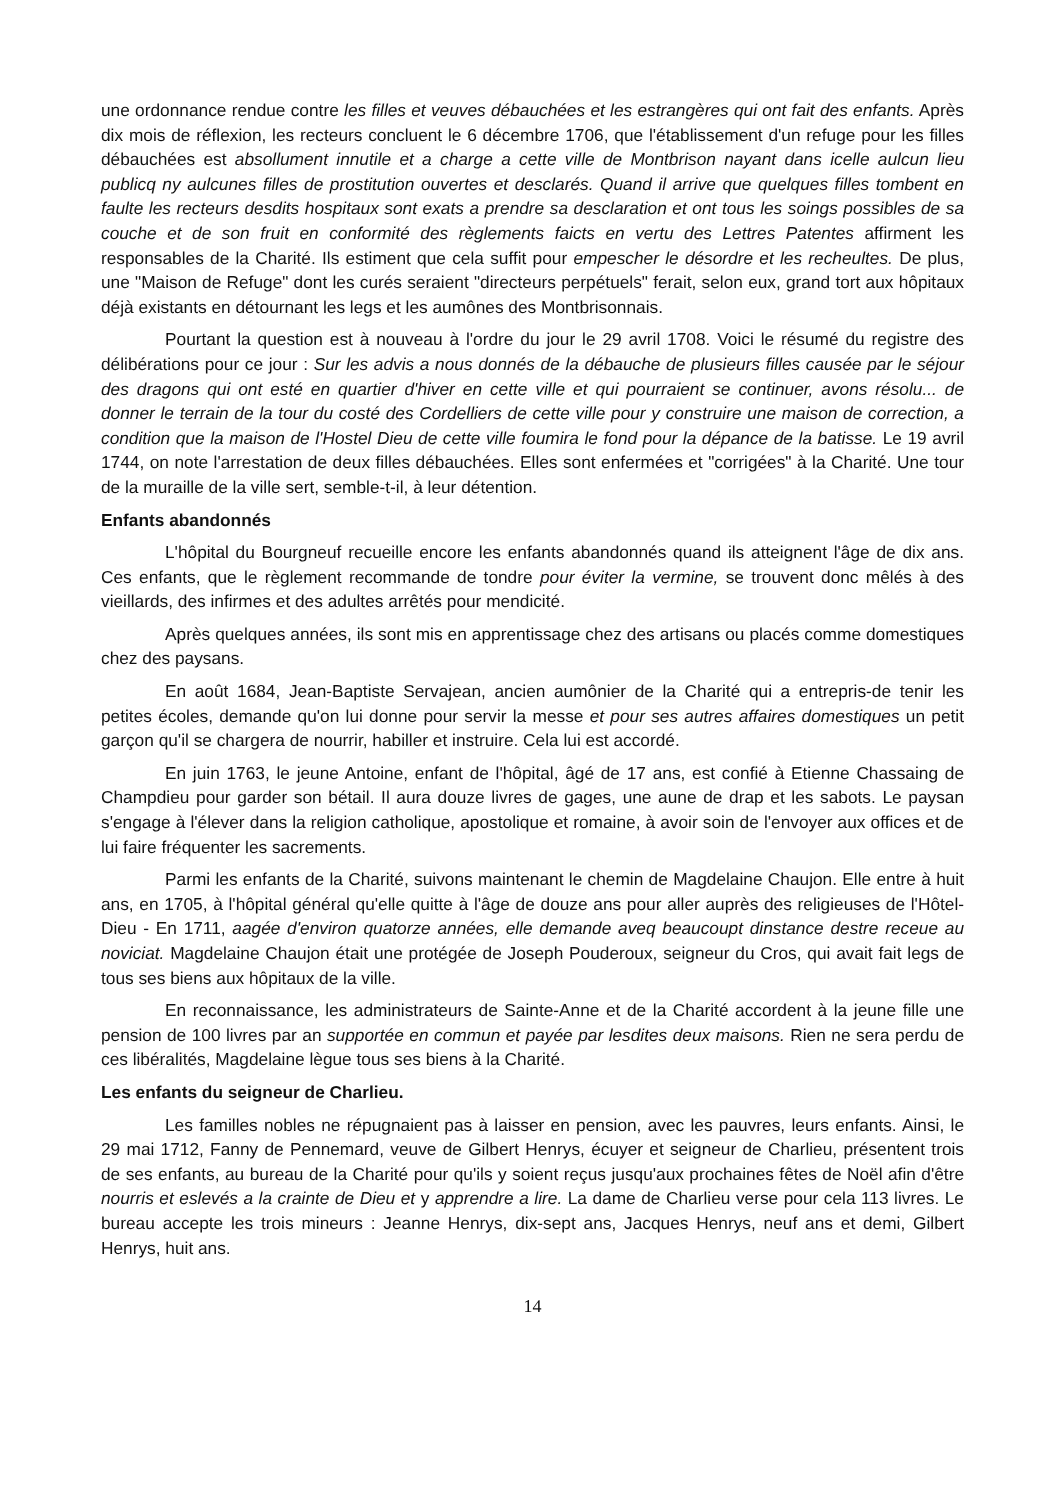une ordonnance rendue contre les filles et veuves débauchées et les estrangères qui ont fait des enfants. Après dix mois de réflexion, les recteurs concluent le 6 décembre 1706, que l'établissement d'un refuge pour les filles débauchées est absollument innutile et a charge a cette ville de Montbrison nayant dans icelle aulcun lieu publicq ny aulcunes filles de prostitution ouvertes et desclarés. Quand il arrive que quelques filles tombent en faulte les recteurs desdits hospitaux sont exats a prendre sa desclaration et ont tous les soings possibles de sa couche et de son fruit en conformité des règlements faicts en vertu des Lettres Patentes affirment les responsables de la Charité. Ils estiment que cela suffit pour empescher le désordre et les recheultes. De plus, une "Maison de Refuge" dont les curés seraient "directeurs perpétuels" ferait, selon eux, grand tort aux hôpitaux déjà existants en détournant les legs et les aumônes des Montbrisonnais.
Pourtant la question est à nouveau à l'ordre du jour le 29 avril 1708. Voici le résumé du registre des délibérations pour ce jour : Sur les advis a nous donnés de la débauche de plusieurs filles causée par le séjour des dragons qui ont esté en quartier d'hiver en cette ville et qui pourraient se continuer, avons résolu... de donner le terrain de la tour du costé des Cordelliers de cette ville pour y construire une maison de correction, a condition que la maison de l'Hostel Dieu de cette ville foumira le fond pour la dépance de la batisse. Le 19 avril 1744, on note l'arrestation de deux filles débauchées. Elles sont enfermées et "corrigées" à la Charité. Une tour de la muraille de la ville sert, semble-t-il, à leur détention.
Enfants abandonnés
L'hôpital du Bourgneuf recueille encore les enfants abandonnés quand ils atteignent l'âge de dix ans. Ces enfants, que le règlement recommande de tondre pour éviter la vermine, se trouvent donc mêlés à des vieillards, des infirmes et des adultes arrêtés pour mendicité.
Après quelques années, ils sont mis en apprentissage chez des artisans ou placés comme domestiques chez des paysans.
En août 1684, Jean-Baptiste Servajean, ancien aumônier de la Charité qui a entrepris-de tenir les petites écoles, demande qu'on lui donne pour servir la messe et pour ses autres affaires domestiques un petit garçon qu'il se chargera de nourrir, habiller et instruire. Cela lui est accordé.
En juin 1763, le jeune Antoine, enfant de l'hôpital, âgé de 17 ans, est confié à Etienne Chassaing de Champdieu pour garder son bétail. Il aura douze livres de gages, une aune de drap et les sabots. Le paysan s'engage à l'élever dans la religion catholique, apostolique et romaine, à avoir soin de l'envoyer aux offices et de lui faire fréquenter les sacrements.
Parmi les enfants de la Charité, suivons maintenant le chemin de Magdelaine Chaujon. Elle entre à huit ans, en 1705, à l'hôpital général qu'elle quitte à l'âge de douze ans pour aller auprès des religieuses de l'Hôtel-Dieu - En 1711, aagée d'environ quatorze années, elle demande aveq beaucoupt dinstance destre receue au noviciat. Magdelaine Chaujon était une protégée de Joseph Pouderoux, seigneur du Cros, qui avait fait legs de tous ses biens aux hôpitaux de la ville.
En reconnaissance, les administrateurs de Sainte-Anne et de la Charité accordent à la jeune fille une pension de 100 livres par an supportée en commun et payée par lesdites deux maisons. Rien ne sera perdu de ces libéralités, Magdelaine lègue tous ses biens à la Charité.
Les enfants du seigneur de Charlieu.
Les familles nobles ne répugnaient pas à laisser en pension, avec les pauvres, leurs enfants. Ainsi, le 29 mai 1712, Fanny de Pennemard, veuve de Gilbert Henrys, écuyer et seigneur de Charlieu, présentent trois de ses enfants, au bureau de la Charité pour qu'ils y soient reçus jusqu'aux prochaines fêtes de Noël afin d'être nourris et eslevés a la crainte de Dieu et y apprendre a lire. La dame de Charlieu verse pour cela 113 livres. Le bureau accepte les trois mineurs : Jeanne Henrys, dix-sept ans, Jacques Henrys, neuf ans et demi, Gilbert Henrys, huit ans.
14